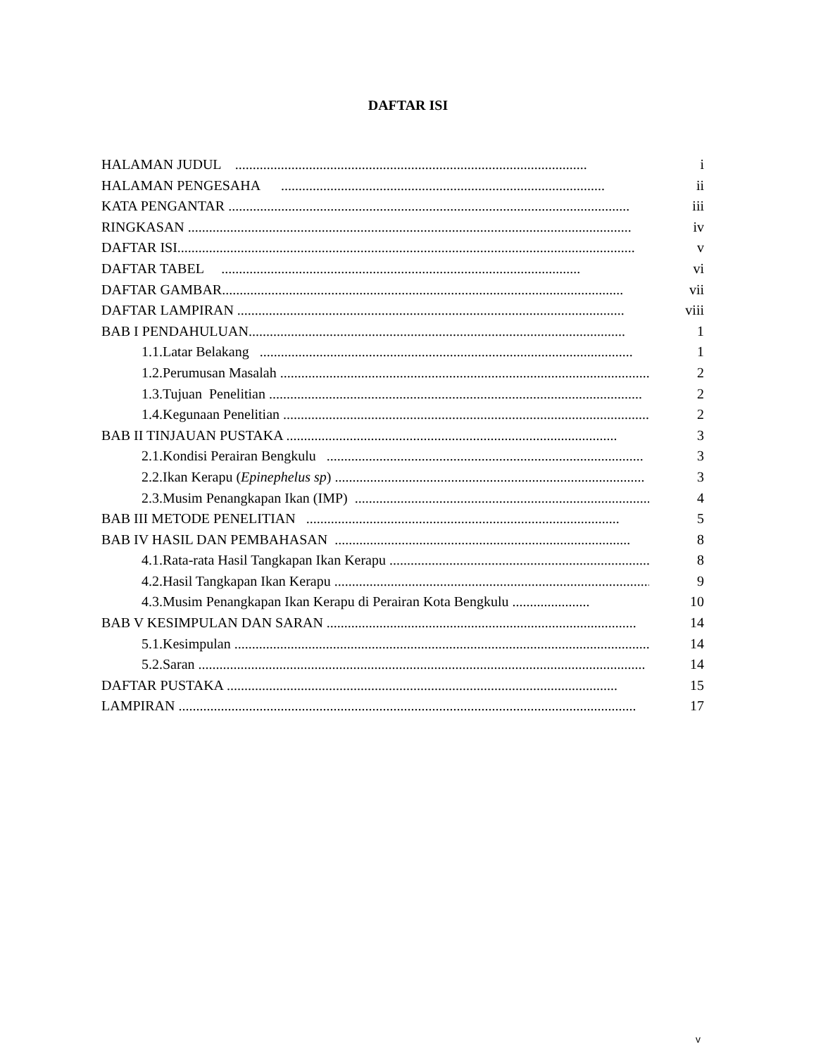DAFTAR ISI
HALAMAN JUDUL .................................................................................................... i
HALAMAN PENGESAHA ............................................................................................ ii
KATA PENGANTAR .................................................................................................................. iii
RINGKASAN .............................................................................................................................. iv
DAFTAR ISI.................................................................................................................................. v
DAFTAR TABEL ...................................................................................................... vi
DAFTAR GAMBAR.................................................................................................................. vii
DAFTAR LAMPIRAN .............................................................................................................. viii
BAB I PENDAHULUAN........................................................................................................... 1
1.1.Latar Belakang .......................................................................................................... 1
1.2.Perumusan Masalah ......................................................................................................... 2
1.3.Tujuan Penelitian .......................................................................................................... 2
1.4.Kegunaan Penelitian ......................................................................................................... 2
BAB II TINJAUAN PUSTAKA .............................................................................................. 3
2.1.Kondisi Perairan Bengkulu .......................................................................................... 3
2.2.Ikan Kerapu (Epinephelus sp) ........................................................................................ 3
2.3.Musim Penangkapan Ikan (IMP) ..................................................................................... 4
BAB III METODE PENELITIAN ......................................................................................... 5
BAB IV HASIL DAN PEMBAHASAN .................................................................................... 8
4.1.Rata-rata Hasil Tangkapan Ikan Kerapu .......................................................................... 8
4.2.Hasil Tangkapan Ikan Kerapu ........................................................................................... 9
4.3.Musim Penangkapan Ikan Kerapu di Perairan Kota Bengkulu ...................... 10
BAB V KESIMPULAN DAN SARAN ........................................................................................ 14
5.1.Kesimpulan ....................................................................................................................... 14
5.2.Saran ............................................................................................................................... 14
DAFTAR PUSTAKA ............................................................................................................... 15
LAMPIRAN .................................................................................................................................. 17
v